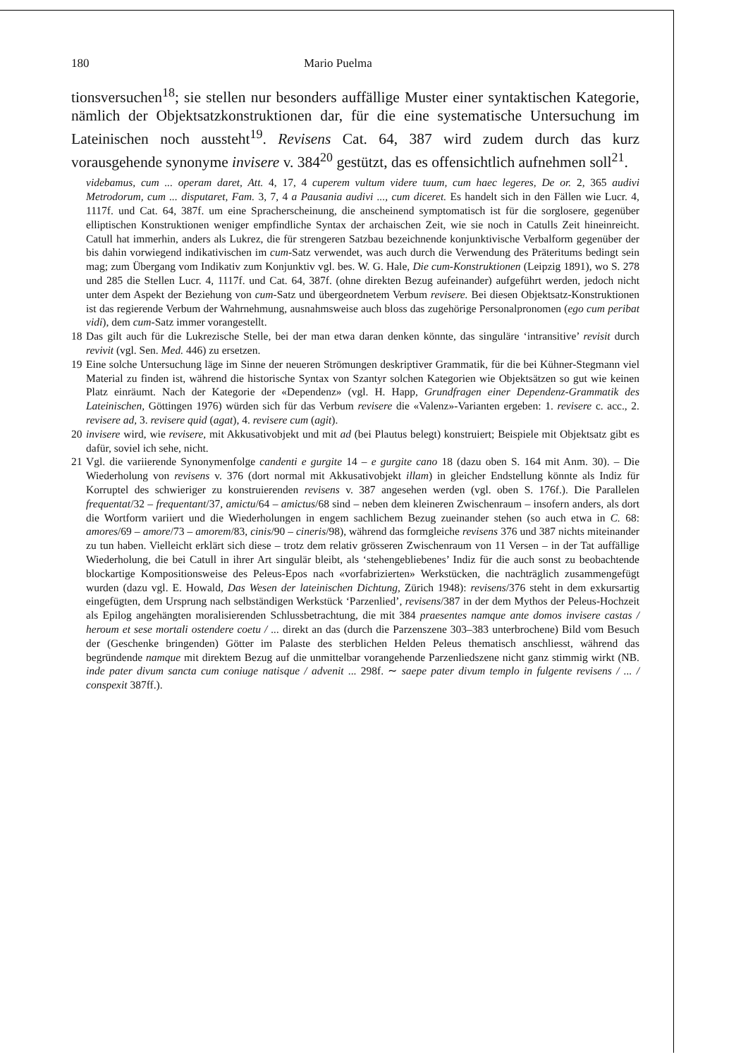180 Mario Puelma
tionsversuchen<sup>18</sup>; sie stellen nur besonders auffällige Muster einer syntaktischen Kategorie, nämlich der Objektsatzkonstruktionen dar, für die eine systematische Untersuchung im Lateinischen noch aussteht<sup>19</sup>. Revisens Cat. 64, 387 wird zudem durch das kurz vorausgehende synonyme invisere v. 384<sup>20</sup> gestützt, das es offensichtlich aufnehmen soll<sup>21</sup>.
videbamus, cum ... operam daret, Att. 4, 17, 4 cuperem vultum videre tuum, cum haec legeres, De or. 2, 365 audivi Metrodorum, cum ... disputaret, Fam. 3, 7, 4 a Pausania audivi ..., cum diceret. Es handelt sich in den Fällen wie Lucr. 4, 1117f. und Cat. 64, 387f. um eine Spracherscheinung, die anscheinend symptomatisch ist für die sorglosere, gegenüber elliptischen Konstruktionen weniger empfindliche Syntax der archaischen Zeit, wie sie noch in Catulls Zeit hineinreicht. Catull hat immerhin, anders als Lukrez, die für strengeren Satzbau bezeichnende konjunktivische Verbalform gegenüber der bis dahin vorwiegend indikativischen im cum-Satz verwendet, was auch durch die Verwendung des Präteritums bedingt sein mag; zum Übergang vom Indikativ zum Konjunktiv vgl. bes. W. G. Hale, Die cum-Konstruktionen (Leipzig 1891), wo S. 278 und 285 die Stellen Lucr. 4, 1117f. und Cat. 64, 387f. (ohne direkten Bezug aufeinander) aufgeführt werden, jedoch nicht unter dem Aspekt der Beziehung von cum-Satz und übergeordnetem Verbum revisere. Bei diesen Objektsatz-Konstruktionen ist das regierende Verbum der Wahrnehmung, ausnahmsweise auch bloss das zugehörige Personalpronomen (ego cum peribat vidi), dem cum-Satz immer vorangestellt.
18 Das gilt auch für die Lukrezische Stelle, bei der man etwa daran denken könnte, das singuläre ‘intransitive’ revisit durch revivit (vgl. Sen. Med. 446) zu ersetzen.
19 Eine solche Untersuchung läge im Sinne der neueren Strömungen deskriptiver Grammatik, für die bei Kühner-Stegmann viel Material zu finden ist, während die historische Syntax von Szantyr solchen Kategorien wie Objektsätzen so gut wie keinen Platz einräumt. Nach der Kategorie der «Dependenz» (vgl. H. Happ, Grundfragen einer Dependenz-Grammatik des Lateinischen, Göttingen 1976) würden sich für das Verbum revisere die «Valenz»-Varianten ergeben: 1. revisere c. acc., 2. revisere ad, 3. revisere quid (agat), 4. revisere cum (agit).
20 invisere wird, wie revisere, mit Akkusativobjekt und mit ad (bei Plautus belegt) konstruiert; Beispiele mit Objektsatz gibt es dafür, soviel ich sehe, nicht.
21 Vgl. die variierende Synonymenfolge candenti e gurgite 14 – e gurgite cano 18 (dazu oben S. 164 mit Anm. 30). – Die Wiederholung von revisens v. 376 (dort normal mit Akkusativobjekt illam) in gleicher Endstellung könnte als Indiz für Korruptel des schwieriger zu konstruierenden revisens v. 387 angesehen werden (vgl. oben S. 176f.). Die Parallelen frequentat/32 – frequentant/37, amictu/64 – amictus/68 sind – neben dem kleineren Zwischenraum – insofern anders, als dort die Wortform variiert und die Wiederholungen in engem sachlichem Bezug zueinander stehen (so auch etwa in C. 68: amores/69 – amore/73 – amorem/83, cinis/90 – cineris/98), während das formgleiche revisens 376 und 387 nichts miteinander zu tun haben. Vielleicht erklärt sich diese – trotz dem relativ grösseren Zwischenraum von 11 Versen – in der Tat auffällige Wiederholung, die bei Catull in ihrer Art singulär bleibt, als ‘stehengebliebenes’ Indiz für die auch sonst zu beobachtende blockartige Kompositionsweise des Peleus-Epos nach «vorfabrizierten» Werkstücken, die nachträglich zusammengefügt wurden (dazu vgl. E. Howald, Das Wesen der lateinischen Dichtung, Zürich 1948): revisens/376 steht in dem exkursartig eingefügten, dem Ursprung nach selbständigen Werkstück ‘Parzenlied’, revisens/387 in der dem Mythos der Peleus-Hochzeit als Epilog angehängten moralisierenden Schlussbetrachtung, die mit 384 praesentes namque ante domos invisere castas / heroum et sese mortali ostendere coetu / ... direkt an das (durch die Parzenszene 303–383 unterbrochene) Bild vom Besuch der (Geschenke bringenden) Götter im Palaste des sterblichen Helden Peleus thematisch anschliesst, während das begründende namque mit direktem Bezug auf die unmittelbar vorangehende Parzenliedszene nicht ganz stimmig wirkt (NB. inde pater divum sancta cum coniuge natisque / advenit ... 298f. ∼ saepe pater divum templo in fulgente revisens / ... / conspexit 387ff.).